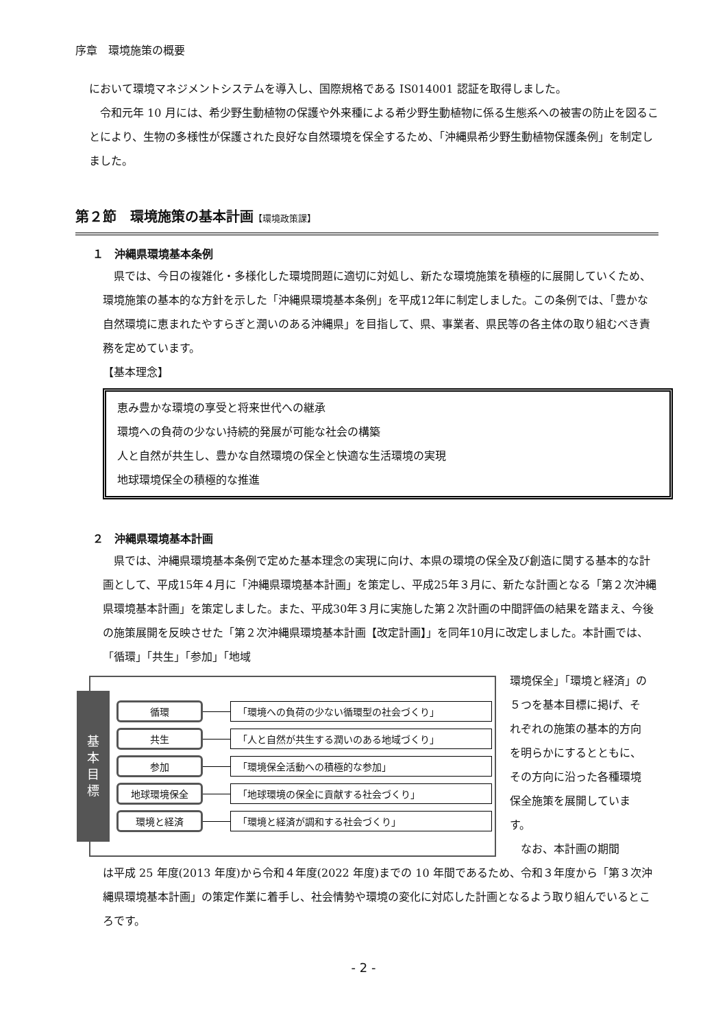序章　環境施策の概要
において環境マネジメントシステムを導入し、国際規格である IS014001 認証を取得しました。
　令和元年 10 月には、希少野生動植物の保護や外来種による希少野生動植物に係る生態系への被害の防止を図ることにより、生物の多様性が保護された良好な自然環境を保全するため、「沖縄県希少野生動植物保護条例」を制定しました。
第２節　環境施策の基本計画【環境政策課】
１　沖縄県環境基本条例
　県では、今日の複雑化・多様化した環境問題に適切に対処し、新たな環境施策を積極的に展開していくため、環境施策の基本的な方針を示した「沖縄県環境基本条例」を平成12年に制定しました。この条例では、「豊かな自然環境に恵まれたやすらぎと潤いのある沖縄県」を目指して、県、事業者、県民等の各主体の取り組むべき責務を定めています。
【基本理念】
恵み豊かな環境の享受と将来世代への継承
環境への負荷の少ない持続的発展が可能な社会の構築
人と自然が共生し、豊かな自然環境の保全と快適な生活環境の実現
地球環境保全の積極的な推進
２　沖縄県環境基本計画
　県では、沖縄県環境基本条例で定めた基本理念の実現に向け、本県の環境の保全及び創造に関する基本的な計画として、平成15年４月に「沖縄県環境基本計画」を策定し、平成25年３月に、新たな計画となる「第２次沖縄県環境基本計画」を策定しました。また、平成30年３月に実施した第２次計画の中間評価の結果を踏まえ、今後の施策展開を反映させた「第２次沖縄県環境基本計画【改定計画】」を同年10月に改定しました。本計画では、「循環」「共生」「参加」「地域
基
本
目
標
循環 「環境への負荷の少ない循環型の社会づくり」
共生 「人と自然が共生する潤いのある地域づくり」
参加 「環境保全活動への積極的な参加」
地球環境保全 「地球環境の保全に貢献する社会づくり」
環境と経済 「環境と経済が調和する社会づくり」
環境保全」「環境と経済」の５つを基本目標に掲げ、それぞれの施策の基本的方向を明らかにするとともに、その方向に沿った各種環境保全施策を展開しています。
　なお、本計画の期間
は平成 25 年度(2013 年度)から令和４年度(2022 年度)までの 10 年間であるため、令和３年度から「第３次沖縄県環境基本計画」の策定作業に着手し、社会情勢や環境の変化に対応した計画となるよう取り組んでいるところです。
- 2 -